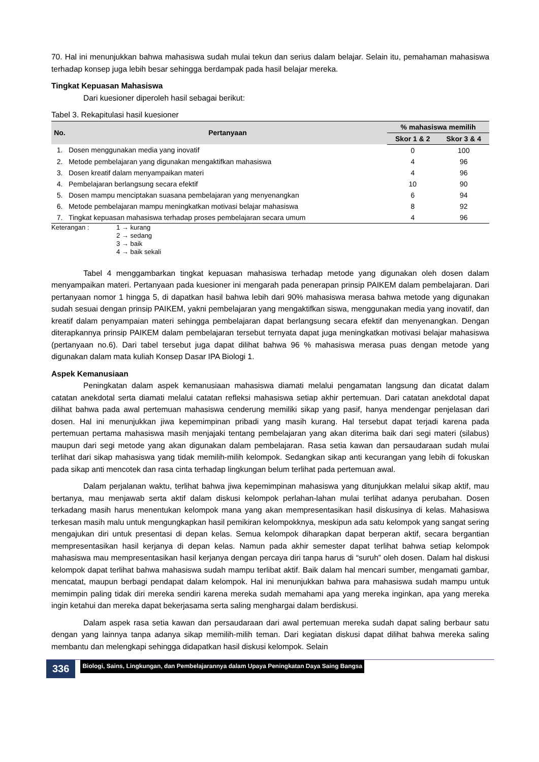70. Hal ini menunjukkan bahwa mahasiswa sudah mulai tekun dan serius dalam belajar. Selain itu, pemahaman mahasiswa terhadap konsep juga lebih besar sehingga berdampak pada hasil belajar mereka.
Tingkat Kepuasan Mahasiswa
Dari kuesioner diperoleh hasil sebagai berikut:
Tabel 3. Rekapitulasi hasil kuesioner
| No. | Pertanyaan | % mahasiswa memilih | |
| --- | --- | --- | --- |
| | | Skor 1 & 2 | Skor 3 & 4 |
| 1. | Dosen menggunakan media yang inovatif | 0 | 100 |
| 2. | Metode pembelajaran yang digunakan mengaktifkan mahasiswa | 4 | 96 |
| 3. | Dosen kreatif dalam menyampaikan materi | 4 | 96 |
| 4. | Pembelajaran berlangsung secara efektif | 10 | 90 |
| 5. | Dosen mampu menciptakan suasana pembelajaran yang menyenangkan | 6 | 94 |
| 6. | Metode pembelajaran mampu meningkatkan motivasi belajar mahasiswa | 8 | 92 |
| 7. | Tingkat kepuasan mahasiswa terhadap proses pembelajaran secara umum | 4 | 96 |
Keterangan : 1 → kurang
2 → sedang
3 → baik
4 → baik sekali
Tabel 4 menggambarkan tingkat kepuasan mahasiswa terhadap metode yang digunakan oleh dosen dalam menyampaikan materi. Pertanyaan pada kuesioner ini mengarah pada penerapan prinsip PAIKEM dalam pembelajaran. Dari pertanyaan nomor 1 hingga 5, di dapatkan hasil bahwa lebih dari 90% mahasiswa merasa bahwa metode yang digunakan sudah sesuai dengan prinsip PAIKEM, yakni pembelajaran yang mengaktifkan siswa, menggunakan media yang inovatif, dan kreatif dalam penyampaian materi sehingga pembelajaran dapat berlangsung secara efektif dan menyenangkan. Dengan diterapkannya prinsip PAIKEM dalam pembelajaran tersebut ternyata dapat juga meningkatkan motivasi belajar mahasiswa (pertanyaan no.6). Dari tabel tersebut juga dapat dilihat bahwa 96 % mahasiswa merasa puas dengan metode yang digunakan dalam mata kuliah Konsep Dasar IPA Biologi 1.
Aspek Kemanusiaan
Peningkatan dalam aspek kemanusiaan mahasiswa diamati melalui pengamatan langsung dan dicatat dalam catatan anekdotal serta diamati melalui catatan refleksi mahasiswa setiap akhir pertemuan. Dari catatan anekdotal dapat dilihat bahwa pada awal pertemuan mahasiswa cenderung memiliki sikap yang pasif, hanya mendengar penjelasan dari dosen. Hal ini menunjukkan jiwa kepemimpinan pribadi yang masih kurang. Hal tersebut dapat terjadi karena pada pertemuan pertama mahasiswa masih menjajaki tentang pembelajaran yang akan diterima baik dari segi materi (silabus) maupun dari segi metode yang akan digunakan dalam pembelajaran. Rasa setia kawan dan persaudaraan sudah mulai terlihat dari sikap mahasiswa yang tidak memilih-milih kelompok. Sedangkan sikap anti kecurangan yang lebih di fokuskan pada sikap anti mencotek dan rasa cinta terhadap lingkungan belum terlihat pada pertemuan awal.
Dalam perjalanan waktu, terlihat bahwa jiwa kepemimpinan mahasiswa yang ditunjukkan melalui sikap aktif, mau bertanya, mau menjawab serta aktif dalam diskusi kelompok perlahan-lahan mulai terlihat adanya perubahan. Dosen terkadang masih harus menentukan kelompok mana yang akan mempresentasikan hasil diskusinya di kelas. Mahasiswa terkesan masih malu untuk mengungkapkan hasil pemikiran kelompokknya, meskipun ada satu kelompok yang sangat sering mengajukan diri untuk presentasi di depan kelas. Semua kelompok diharapkan dapat berperan aktif, secara bergantian mempresentasikan hasil kerjanya di depan kelas. Namun pada akhir semester dapat terlihat bahwa setiap kelompok mahasiswa mau mempresentasikan hasil kerjanya dengan percaya diri tanpa harus di “suruh” oleh dosen. Dalam hal diskusi kelompok dapat terlihat bahwa mahasiswa sudah mampu terlibat aktif. Baik dalam hal mencari sumber, mengamati gambar, mencatat, maupun berbagi pendapat dalam kelompok. Hal ini menunjukkan bahwa para mahasiswa sudah mampu untuk memimpin paling tidak diri mereka sendiri karena mereka sudah memahami apa yang mereka inginkan, apa yang mereka ingin ketahui dan mereka dapat bekerjasama serta saling menghargai dalam berdiskusi.
Dalam aspek rasa setia kawan dan persaudaraan dari awal pertemuan mereka sudah dapat saling berbaur satu dengan yang lainnya tanpa adanya sikap memilih-milih teman. Dari kegiatan diskusi dapat dilihat bahwa mereka saling membantu dan melengkapi sehingga didapatkan hasil diskusi kelompok. Selain
336 Biologi, Sains, Lingkungan, dan Pembelajarannya dalam Upaya Peningkatan Daya Saing Bangsa